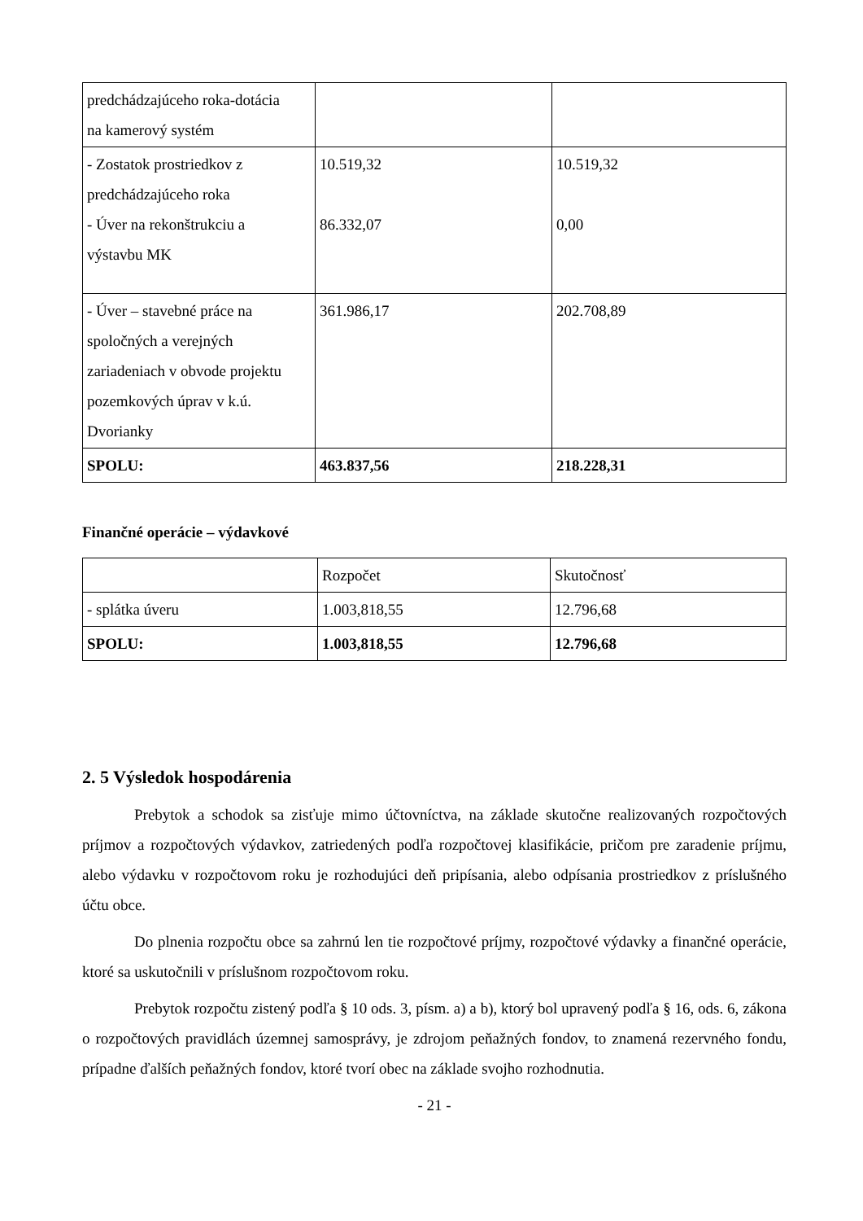| predchádzajúceho roka-dotácia na kamerový systém | | |
| - Zostatok prostriedkov z predchádzajúceho roka - Úver na rekonštrukciu a výstavbu MK | 10.519,32 86.332,07 | 10.519,32 0,00 |
| - Úver – stavebné práce na spoločných a verejných zariadeniach v obvode projektu pozemkových úprav v k.ú. Dvorianky | 361.986,17 | 202.708,89 |
| SPOLU: | 463.837,56 | 218.228,31 |
Finančné operácie – výdavkové
| | Rozpočet | Skutočnosť |
| - splátka úveru | 1.003,818,55 | 12.796,68 |
| SPOLU: | 1.003,818,55 | 12.796,68 |
2. 5 Výsledok hospodárenia
Prebytok a schodok sa zisťuje mimo účtovníctva, na základe skutočne realizovaných rozpočtových príjmov a rozpočtových výdavkov, zatriedených podľa rozpočtovej klasifikácie, pričom pre zaradenie príjmu, alebo výdavku v rozpočtovom roku je rozhodujúci deň pripísania, alebo odpísania prostriedkov z príslušného účtu obce.
Do plnenia rozpočtu obce sa zahrnú len tie rozpočtové príjmy, rozpočtové výdavky a finančné operácie, ktoré sa uskutočnili v príslušnom rozpočtovom roku.
Prebytok rozpočtu zistený podľa § 10 ods. 3, písm. a) a b), ktorý bol upravený podľa § 16, ods. 6, zákona o rozpočtových pravidlách územnej samosprávy, je zdrojom peňažných fondov, to znamená rezervného fondu, prípadne ďalších peňažných fondov, ktoré tvorí obec na základe svojho rozhodnutia.
- 21 -